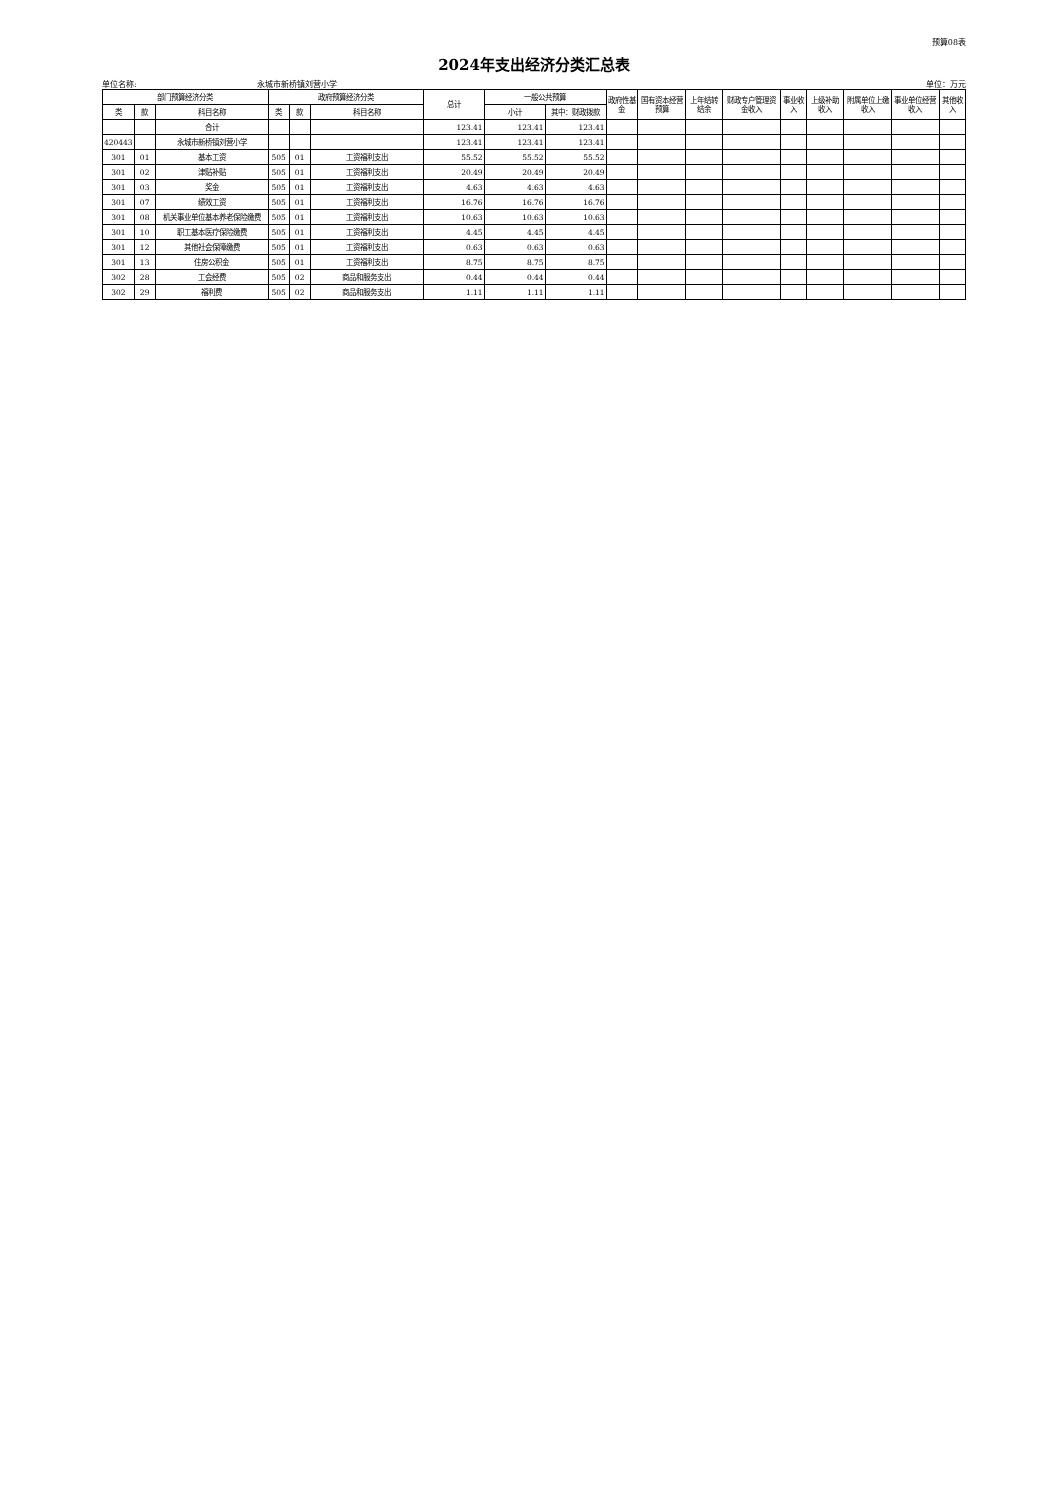预算08表
2024年支出经济分类汇总表
单位名称: 永城市新桥镇刘营小学 单位：万元
| 部门预算经济分类 | | | 政府预算经济分类 | | | 总计 | 一般公共预算 | | 政府性基金 | 国有资本经营预算 | 上年结转结余 | 财政专户管理资金收入 | 事业收入 | 上级补助收入 | 附属单位上缴收入 | 事业单位经营收入 | 其他收入 |
| --- | --- | --- | --- | --- | --- | --- | --- | --- | --- | --- | --- | --- | --- | --- | --- | --- | --- |
| 类 | 款 | 科目名称 | 类 | 款 | 科目名称 | | 小计 | 其中：财政拨款 | | | | | | | | | |
| | | 合计 | | | | 123.41 | 123.41 | 123.41 | | | | | | | | | |
| 420443 | | 永城市新桥镇刘营小学 | | | | 123.41 | 123.41 | 123.41 | | | | | | | | | |
| 301 | 01 | 基本工资 | 505 | 01 | 工资福利支出 | 55.52 | 55.52 | 55.52 | | | | | | | | | |
| 301 | 02 | 津贴补贴 | 505 | 01 | 工资福利支出 | 20.49 | 20.49 | 20.49 | | | | | | | | | |
| 301 | 03 | 奖金 | 505 | 01 | 工资福利支出 | 4.63 | 4.63 | 4.63 | | | | | | | | | |
| 301 | 07 | 绩效工资 | 505 | 01 | 工资福利支出 | 16.76 | 16.76 | 16.76 | | | | | | | | | |
| 301 | 08 | 机关事业单位基本养老保险缴费 | 505 | 01 | 工资福利支出 | 10.63 | 10.63 | 10.63 | | | | | | | | | |
| 301 | 10 | 职工基本医疗保险缴费 | 505 | 01 | 工资福利支出 | 4.45 | 4.45 | 4.45 | | | | | | | | | |
| 301 | 12 | 其他社会保障缴费 | 505 | 01 | 工资福利支出 | 0.63 | 0.63 | 0.63 | | | | | | | | | |
| 301 | 13 | 住房公积金 | 505 | 01 | 工资福利支出 | 8.75 | 8.75 | 8.75 | | | | | | | | | |
| 302 | 28 | 工会经费 | 505 | 02 | 商品和服务支出 | 0.44 | 0.44 | 0.44 | | | | | | | | | |
| 302 | 29 | 福利费 | 505 | 02 | 商品和服务支出 | 1.11 | 1.11 | 1.11 | | | | | | | | | |